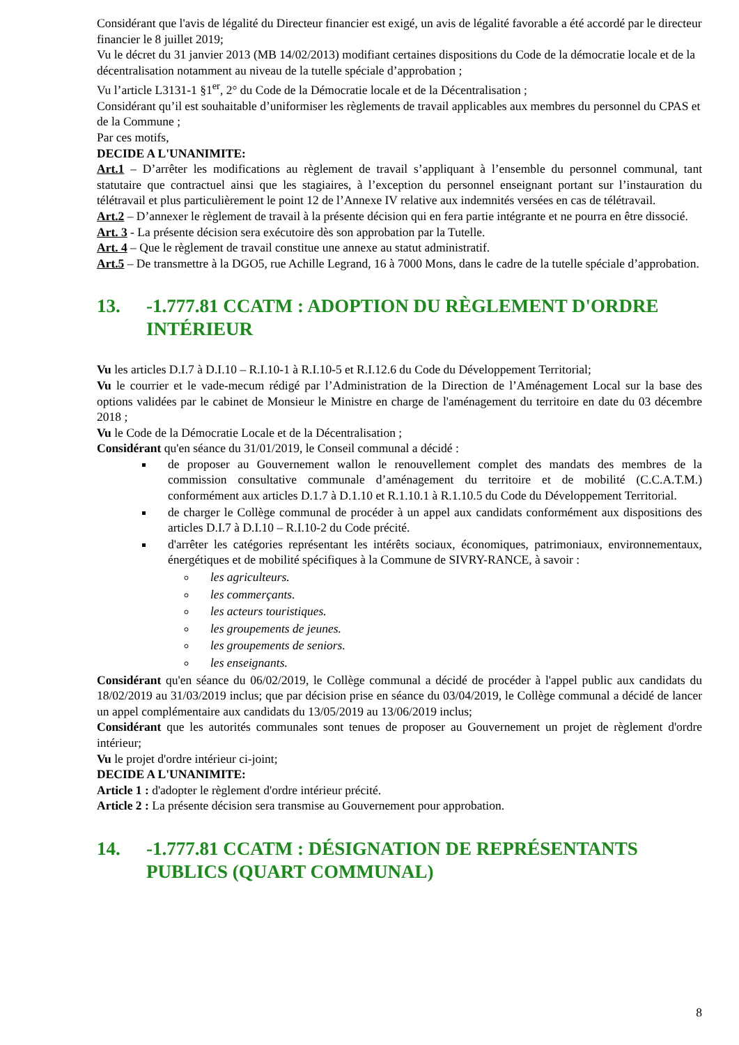Considérant que l'avis de légalité du Directeur financier est exigé, un avis de légalité favorable a été accordé par le directeur financier le 8 juillet 2019;
Vu le décret du 31 janvier 2013 (MB 14/02/2013) modifiant certaines dispositions du Code de la démocratie locale et de la décentralisation notamment au niveau de la tutelle spéciale d’approbation ;
Vu l’article L3131-1 §1<sup>er</sup>, 2° du Code de la Démocratie locale et de la Décentralisation ;
Considérant qu’il est souhaitable d’uniformiser les règlements de travail applicables aux membres du personnel du CPAS et de la Commune ;
Par ces motifs,
DECIDE A L'UNANIMITE:
Art.1 – D’arrêter les modifications au règlement de travail s’appliquant à l’ensemble du personnel communal, tant statutaire que contractuel ainsi que les stagiaires, à l’exception du personnel enseignant portant sur l’instauration du télétravail et plus particulièrement le point 12 de l’Annexe IV relative aux indemnités versées en cas de télétravail.
Art.2 – D’annexer le règlement de travail à la présente décision qui en fera partie intégrante et ne pourra en être dissocié.
Art. 3 - La présente décision sera exécutoire dès son approbation par la Tutelle.
Art. 4 – Que le règlement de travail constitue une annexe au statut administratif.
Art.5 – De transmettre à la DGO5, rue Achille Legrand, 16 à 7000 Mons, dans le cadre de la tutelle spéciale d’approbation.
13. -1.777.81 CCATM : ADOPTION DU RÈGLEMENT D'ORDRE INTÉRIEUR
Vu les articles D.I.7 à D.I.10 – R.I.10-1 à R.I.10-5 et R.I.12.6 du Code du Développement Territorial;
Vu le courrier et le vade-mecum rédigé par l’Administration de la Direction de l’Aménagement Local sur la base des options validées par le cabinet de Monsieur le Ministre en charge de l'aménagement du territoire en date du 03 décembre 2018 ;
Vu le Code de la Démocratie Locale et de la Décentralisation ;
Considérant qu'en séance du 31/01/2019, le Conseil communal a décidé :
de proposer au Gouvernement wallon le renouvellement complet des mandats des membres de la commission consultative communale d’aménagement du territoire et de mobilité (C.C.A.T.M.) conformément aux articles D.1.7 à D.1.10 et R.1.10.1 à R.1.10.5 du Code du Développement Territorial.
de charger le Collège communal de procéder à un appel aux candidats conformément aux dispositions des articles D.I.7 à D.I.10 – R.I.10-2 du Code précité.
d'arrêter les catégories représentant les intérêts sociaux, économiques, patrimoniaux, environnementaux, énergétiques et de mobilité spécifiques à la Commune de SIVRY-RANCE, à savoir :
les agriculteurs.
les commerçants.
les acteurs touristiques.
les groupements de jeunes.
les groupements de seniors.
les enseignants.
Considérant qu'en séance du 06/02/2019, le Collège communal a décidé de procéder à l'appel public aux candidats du 18/02/2019 au 31/03/2019 inclus; que par décision prise en séance du 03/04/2019, le Collège communal a décidé de lancer un appel complémentaire aux candidats du 13/05/2019 au 13/06/2019 inclus;
Considérant que les autorités communales sont tenues de proposer au Gouvernement un projet de règlement d'ordre intérieur;
Vu le projet d'ordre intérieur ci-joint;
DECIDE A L'UNANIMITE:
Article 1 : d'adopter le règlement d'ordre intérieur précité.
Article 2 : La présente décision sera transmise au Gouvernement pour approbation.
14. -1.777.81 CCATM : DÉSIGNATION DE REPRÉSENTANTS PUBLICS (QUART COMMUNAL)
8